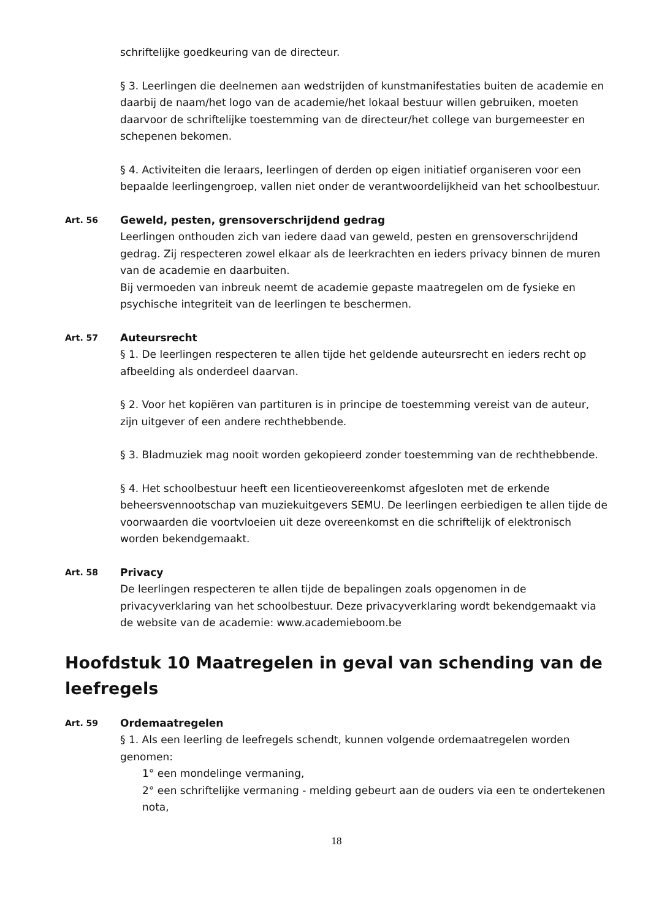schriftelijke goedkeuring van de directeur.
§ 3. Leerlingen die deelnemen aan wedstrijden of kunstmanifestaties buiten de academie en daarbij de naam/het logo van de academie/het lokaal bestuur willen gebruiken, moeten daarvoor de schriftelijke toestemming van de directeur/het college van burgemeester en schepenen bekomen.
§ 4. Activiteiten die leraars, leerlingen of derden op eigen initiatief organiseren voor een bepaalde leerlingengroep, vallen niet onder de verantwoordelijkheid van het schoolbestuur.
Art. 56
Geweld, pesten, grensoverschrijdend gedrag
Leerlingen onthouden zich van iedere daad van geweld, pesten en grensoverschrijdend gedrag. Zij respecteren zowel elkaar als de leerkrachten en ieders privacy binnen de muren van de academie en daarbuiten.
Bij vermoeden van inbreuk neemt de academie gepaste maatregelen om de fysieke en psychische integriteit van de leerlingen te beschermen.
Art. 57
Auteursrecht
§ 1. De leerlingen respecteren te allen tijde het geldende auteursrecht en ieders recht op afbeelding als onderdeel daarvan.
§ 2. Voor het kopiëren van partituren is in principe de toestemming vereist van de auteur, zijn uitgever of een andere rechthebbende.
§ 3. Bladmuziek mag nooit worden gekopieerd zonder toestemming van de rechthebbende.
§ 4. Het schoolbestuur heeft een licentieovereenkomst afgesloten met de erkende beheersvennootschap van muziekuitgevers SEMU. De leerlingen eerbiedigen te allen tijde de voorwaarden die voortvloeien uit deze overeenkomst en die schriftelijk of elektronisch worden bekendgemaakt.
Art. 58
Privacy
De leerlingen respecteren te allen tijde de bepalingen zoals opgenomen in de privacyverklaring van het schoolbestuur. Deze privacyverklaring wordt bekendgemaakt via de website van de academie: www.academieboom.be
Hoofdstuk 10 Maatregelen in geval van schending van de leefregels
Art. 59
Ordemaatregelen
§ 1. Als een leerling de leefregels schendt, kunnen volgende ordemaatregelen worden genomen:
1° een mondelinge vermaning,
2° een schriftelijke vermaning - melding gebeurt aan de ouders via een te ondertekenen nota,
18